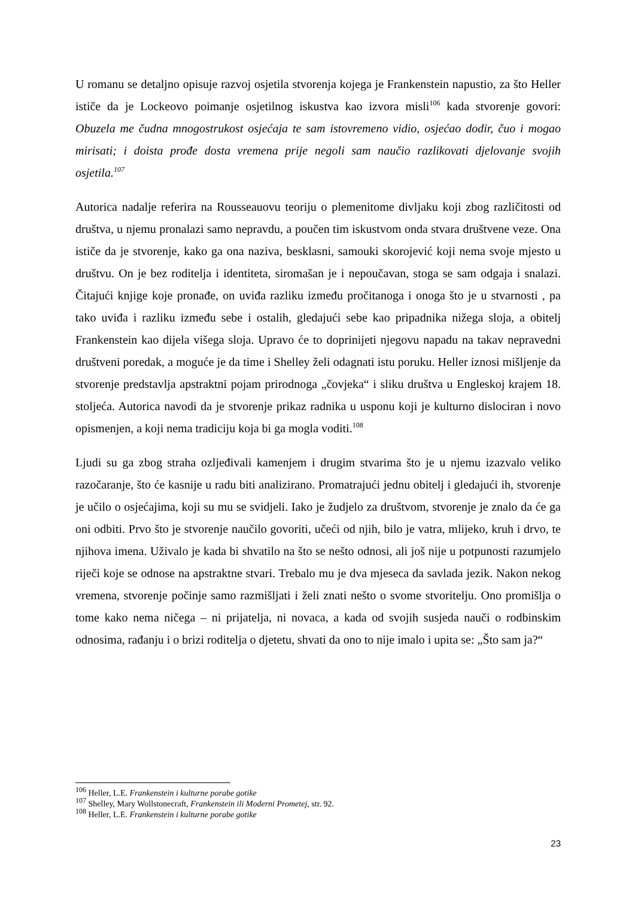U romanu se detaljno opisuje razvoj osjetila stvorenja kojega je Frankenstein napustio, za što Heller ističe da je Lockeovo poimanje osjetilnog iskustva kao izvora misli<sup>106</sup> kada stvorenje govori: Obuzela me čudna mnogostrukost osjećaja te sam istovremeno vidio, osjećao dodir, čuo i mogao mirisati; i doista prođe dosta vremena prije negoli sam naučio razlikovati djelovanje svojih osjetila.<sup>107</sup>
Autorica nadalje referira na Rousseauovu teoriju o plemenitome divljaku koji zbog različitosti od društva, u njemu pronalazi samo nepravdu, a poučen tim iskustvom onda stvara društvene veze. Ona ističe da je stvorenje, kako ga ona naziva, besklasni, samouki skorojević koji nema svoje mjesto u društvu. On je bez roditelja i identiteta, siromašan je i nepoučavan, stoga se sam odgaja i snalazi. Čitajući knjige koje pronađe, on uviđa razliku između pročitanoga i onoga što je u stvarnosti , pa tako uviđa i razliku između sebe i ostalih, gledajući sebe kao pripadnika nižega sloja, a obitelj Frankenstein kao dijela višega sloja. Upravo će to doprinijeti njegovu napadu na takav nepravedni društveni poredak, a moguće je da time i Shelley želi odagnati istu poruku. Heller iznosi mišljenje da stvorenje predstavlja apstraktni pojam prirodnoga „čovjeka“ i sliku društva u Engleskoj krajem 18. stoljeća. Autorica navodi da je stvorenje prikaz radnika u usponu koji je kulturno dislociran i novo opismenjen, a koji nema tradiciju koja bi ga mogla voditi.<sup>108</sup>
Ljudi su ga zbog straha ozljeđivali kamenjem i drugim stvarima što je u njemu izazvalo veliko razočaranje, što će kasnije u radu biti analizirano. Promatrajući jednu obitelj i gledajući ih, stvorenje je učilo o osjećajima, koji su mu se svidjeli. Iako je žudjelo za društvom, stvorenje je znalo da će ga oni odbiti. Prvo što je stvorenje naučilo govoriti, učeći od njih, bilo je vatra, mlijeko, kruh i drvo, te njihova imena. Uživalo je kada bi shvatilo na što se nešto odnosi, ali još nije u potpunosti razumjelo riječi koje se odnose na apstraktne stvari. Trebalo mu je dva mjeseca da savlada jezik. Nakon nekog vremena, stvorenje počinje samo razmišljati i želi znati nešto o svome stvoritelju. Ono promišlja o tome kako nema ničega – ni prijatelja, ni novaca, a kada od svojih susjeda nauči o rodbinskim odnosima, rađanju i o brizi roditelja o djetetu, shvati da ono to nije imalo i upita se: „Što sam ja?“
<sup>106</sup> Heller, L.E. Frankenstein i kulturne porabe gotike
<sup>107</sup> Shelley, Mary Wollstonecraft, Frankenstein ili Moderni Prometej, str. 92.
<sup>108</sup> Heller, L.E. Frankenstein i kulturne porabe gotike
23